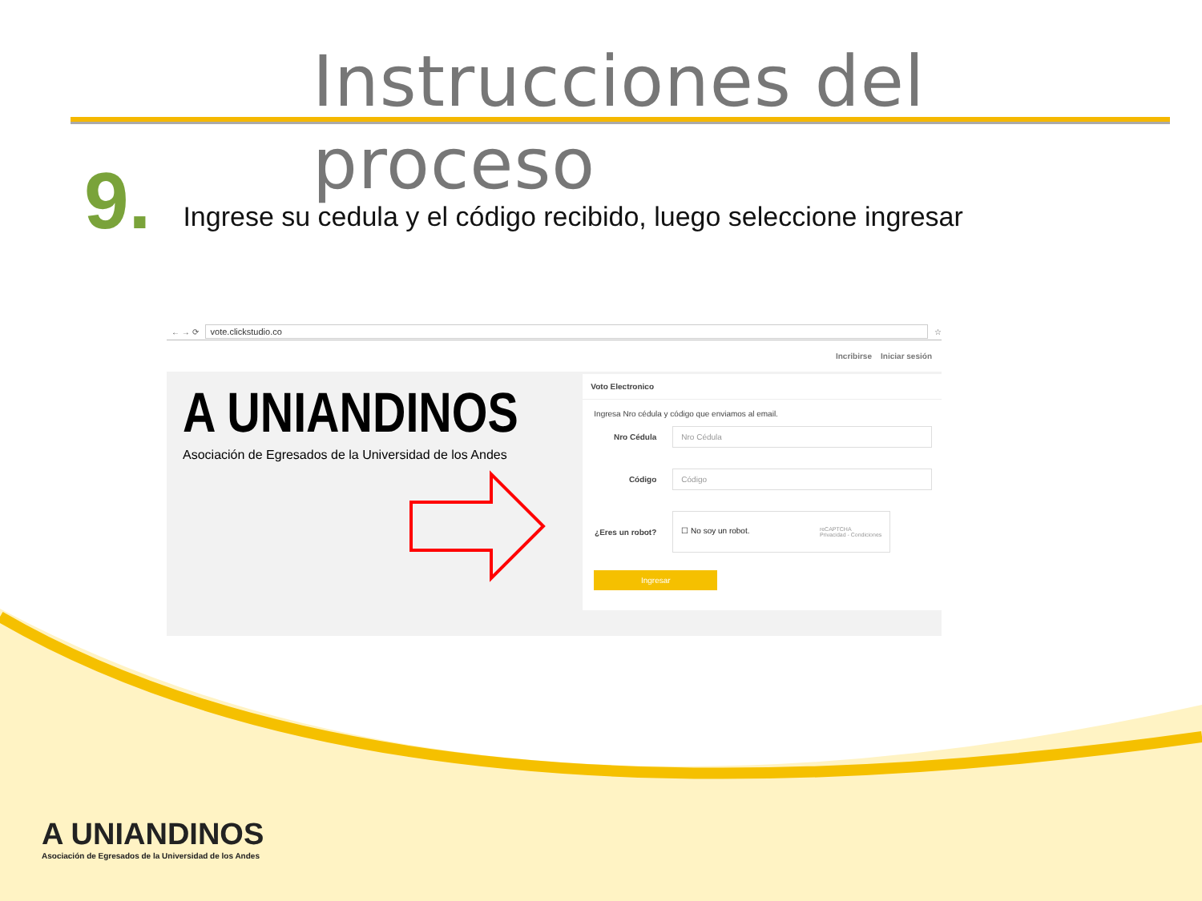Instrucciones del proceso
9. Ingrese su cedula y el código recibido, luego seleccione ingresar
← → ⟳
vote.clickstudio.co
☆
Incribirse Iniciar sesión
A UNIANDINOS
Asociación de Egresados de la Universidad de los Andes
Voto Electronico
Ingresa Nro cédula y código que enviamos al email.
Nro Cédula
Nro Cédula
Código
Código
¿Eres un robot?
☐ No soy un robot. reCAPTCHA
Privacidad - Condiciones
Ingresar
A UNIANDINOS
Asociación de Egresados de la Universidad de los Andes